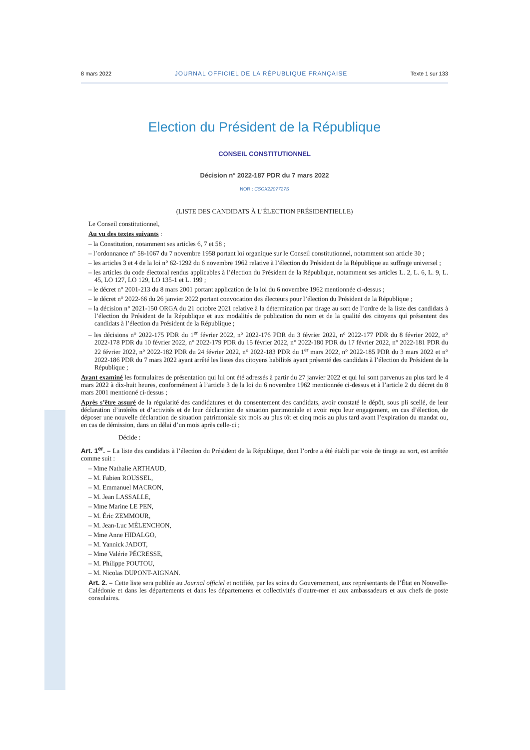8 mars 2022 JOURNAL OFFICIEL DE LA RÉPUBLIQUE FRANÇAISE Texte 1 sur 133
Election du Président de la République
CONSEIL CONSTITUTIONNEL
Décision n° 2022-187 PDR du 7 mars 2022
NOR : CSCX2207727S
(LISTE DES CANDIDATS À L’ÉLECTION PRÉSIDENTIELLE)
Le Conseil constitutionnel,
Au vu des textes suivants :
– la Constitution, notamment ses articles 6, 7 et 58 ;
– l’ordonnance n° 58-1067 du 7 novembre 1958 portant loi organique sur le Conseil constitutionnel, notamment son article 30 ;
– les articles 3 et 4 de la loi n° 62-1292 du 6 novembre 1962 relative à l’élection du Président de la République au suffrage universel ;
– les articles du code électoral rendus applicables à l’élection du Président de la République, notamment ses articles L. 2, L. 6, L. 9, L. 45, LO 127, LO 129, LO 135-1 et L. 199 ;
– le décret n° 2001-213 du 8 mars 2001 portant application de la loi du 6 novembre 1962 mentionnée ci-dessus ;
– le décret n° 2022-66 du 26 janvier 2022 portant convocation des électeurs pour l’élection du Président de la République ;
– la décision n° 2021-150 ORGA du 21 octobre 2021 relative à la détermination par tirage au sort de l’ordre de la liste des candidats à l’élection du Président de la République et aux modalités de publication du nom et de la qualité des citoyens qui présentent des candidats à l’élection du Président de la République ;
– les décisions n° 2022-175 PDR du 1<sup>er</sup> février 2022, n° 2022-176 PDR du 3 février 2022, n° 2022-177 PDR du 8 février 2022, n° 2022-178 PDR du 10 février 2022, n° 2022-179 PDR du 15 février 2022, n° 2022-180 PDR du 17 février 2022, n° 2022-181 PDR du 22 février 2022, n° 2022-182 PDR du 24 février 2022, n° 2022-183 PDR du 1<sup>er</sup> mars 2022, n° 2022-185 PDR du 3 mars 2022 et n° 2022-186 PDR du 7 mars 2022 ayant arrêté les listes des citoyens habilités ayant présenté des candidats à l’élection du Président de la République ;
Ayant examiné les formulaires de présentation qui lui ont été adressés à partir du 27 janvier 2022 et qui lui sont parvenus au plus tard le 4 mars 2022 à dix-huit heures, conformément à l’article 3 de la loi du 6 novembre 1962 mentionnée ci-dessus et à l’article 2 du décret du 8 mars 2001 mentionné ci-dessus ;
Après s’être assuré de la régularité des candidatures et du consentement des candidats, avoir constaté le dépôt, sous pli scellé, de leur déclaration d’intérêts et d’activités et de leur déclaration de situation patrimoniale et avoir reçu leur engagement, en cas d’élection, de déposer une nouvelle déclaration de situation patrimoniale six mois au plus tôt et cinq mois au plus tard avant l’expiration du mandat ou, en cas de démission, dans un délai d’un mois après celle-ci ;
Décide :
Art. 1<sup>er</sup>. – La liste des candidats à l’élection du Président de la République, dont l’ordre a été établi par voie de tirage au sort, est arrêtée comme suit :
– Mme Nathalie ARTHAUD,
– M. Fabien ROUSSEL,
– M. Emmanuel MACRON,
– M. Jean LASSALLE,
– Mme Marine LE PEN,
– M. Éric ZEMMOUR,
– M. Jean-Luc MÉLENCHON,
– Mme Anne HIDALGO,
– M. Yannick JADOT,
– Mme Valérie PÉCRESSE,
– M. Philippe POUTOU,
– M. Nicolas DUPONT-AIGNAN.
Art. 2. – Cette liste sera publiée au Journal officiel et notifiée, par les soins du Gouvernement, aux représentants de l’État en Nouvelle-Calédonie et dans les départements et dans les départements et collectivités d’outre-mer et aux ambassadeurs et aux chefs de poste consulaires.